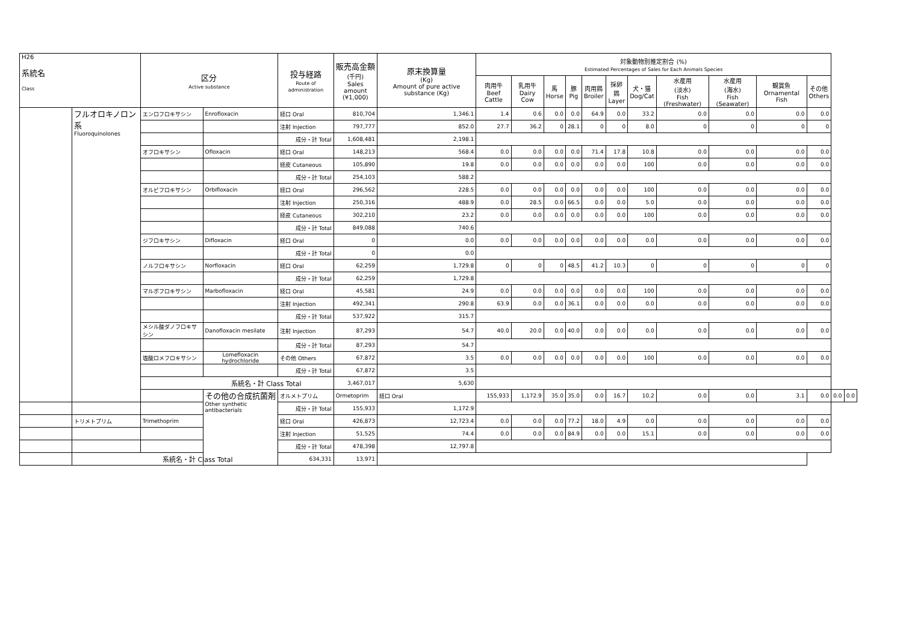| H26 系統名 Class | | 区分 Active substance | | 投与経路 Route of administration | 販売高金額 (千円) Sales amount (¥1,000) | 原末換算量 (Kg) Amount of pure active substance (Kg) | 対象動物別推定割合 (%) Estimated Percentages of Sales for Each Animals Species | | | | | | | | | | | | |
| --- | --- | --- | --- | --- | --- | --- | --- | --- | --- | --- | --- | --- | --- | --- | --- | --- | --- | --- | --- |
| | | | | | | | 肉用牛 Beef Cattle | 乳用牛 Dairy Cow | 馬 Horse | 豚 Pig | 肉用鶏 Broiler | 採卵鶏 Layer | 犬・猫 Dog/Cat | 水産用 (淡水) Fish (Freshwater) | 水産用 (海水) Fish (Seawater) | 観賞魚 Ornamental Fish | その他 Others | | |
| | フルオロキノロン系 Fluoroquinolones | エンロフロキサシン | Enrofloxacin | 経口 Oral | 810,704 | 1,346.1 | 1.4 | 0.6 | 0.0 | 0.0 | 64.9 | 0.0 | 33.2 | 0.0 | 0.0 | 0.0 | 0.0 | | |
| | | | | 注射 Injection | 797,777 | 852.0 | 27.7 | 36.2 | 0 | 28.1 | 0 | 0 | 8.0 | 0 | 0 | 0 | 0 | | |
| | | | | 成分・計 Total | 1,608,481 | 2,198.1 | | | | | | | | | | | | | |
| | | オフロキサシン | Ofloxacin | 経口 Oral | 148,213 | 568.4 | 0.0 | 0.0 | 0.0 | 0.0 | 71.4 | 17.8 | 10.8 | 0.0 | 0.0 | 0.0 | 0.0 | | |
| | | | | 経皮 Cutaneous | 105,890 | 19.8 | 0.0 | 0.0 | 0.0 | 0.0 | 0.0 | 0.0 | 100 | 0.0 | 0.0 | 0.0 | 0.0 | | |
| | | | | 成分・計 Total | 254,103 | 588.2 | | | | | | | | | | | | | |
| | | オルビフロキサシン | Orbifloxacin | 経口 Oral | 296,562 | 228.5 | 0.0 | 0.0 | 0.0 | 0.0 | 0.0 | 0.0 | 100 | 0.0 | 0.0 | 0.0 | 0.0 | | |
| | | | | 注射 Injection | 250,316 | 488.9 | 0.0 | 28.5 | 0.0 | 66.5 | 0.0 | 0.0 | 5.0 | 0.0 | 0.0 | 0.0 | 0.0 | | |
| | | | | 経皮 Cutaneous | 302,210 | 23.2 | 0.0 | 0.0 | 0.0 | 0.0 | 0.0 | 0.0 | 100 | 0.0 | 0.0 | 0.0 | 0.0 | | |
| | | | | 成分・計 Total | 849,088 | 740.6 | | | | | | | | | | | | | |
| | | ジフロキサシン | Difloxacin | 経口 Oral | 0 | 0.0 | 0.0 | 0.0 | 0.0 | 0.0 | 0.0 | 0.0 | 0.0 | 0.0 | 0.0 | 0.0 | 0.0 | | |
| | | | | 成分・計 Total | 0 | 0.0 | | | | | | | | | | | | | |
| | | ノルフロキサシン | Norfloxacin | 経口 Oral | 62,259 | 1,729.8 | 0 | 0 | 0 | 48.5 | 41.2 | 10.3 | 0 | 0 | 0 | 0 | 0 | | |
| | | | | 成分・計 Total | 62,259 | 1,729.8 | | | | | | | | | | | | | |
| | | マルボフロキサシン | Marbofloxacin | 経口 Oral | 45,581 | 24.9 | 0.0 | 0.0 | 0.0 | 0.0 | 0.0 | 0.0 | 100 | 0.0 | 0.0 | 0.0 | 0.0 | | |
| | | | | 注射 Injection | 492,341 | 290.8 | 63.9 | 0.0 | 0.0 | 36.1 | 0.0 | 0.0 | 0.0 | 0.0 | 0.0 | 0.0 | 0.0 | | |
| | | | | 成分・計 Total | 537,922 | 315.7 | | | | | | | | | | | | | |
| | | メシル酸ダノフロキサシン | Danofloxacin mesilate | 注射 Injection | 87,293 | 54.7 | 40.0 | 20.0 | 0.0 | 40.0 | 0.0 | 0.0 | 0.0 | 0.0 | 0.0 | 0.0 | 0.0 | | |
| | | | | 成分・計 Total | 87,293 | 54.7 | | | | | | | | | | | | | |
| | | 塩酸ロメフロキサシン | Lomefloxacin hydrochloride | その他 Others | 67,872 | 3.5 | 0.0 | 0.0 | 0.0 | 0.0 | 0.0 | 0.0 | 100 | 0.0 | 0.0 | 0.0 | 0.0 | | |
| | | | | 成分・計 Total | 67,872 | 3.5 | | | | | | | | | | | | | |
| | | 系統名・計 Class Total | | | 3,467,017 | 5,630 | | | | | | | | | | | | | |
| | | | その他の合成抗菌剤 Other synthetic antibacterials | オルメトプリム | Ormetoprim | 経口 Oral | 155,933 | 1,172.9 | 35.0 | 35.0 | 0.0 | 16.7 | 10.2 | 0.0 | 0.0 | 3.1 | 0.0 | 0.0 | 0.0 |
| | | | | 成分・計 Total | 155,933 | 1,172.9 | | | | | | | | | | | | | |
| | トリメトプリム | Trimethoprim | | 経口 Oral | 426,873 | 12,723.4 | 0.0 | 0.0 | 0.0 | 77.2 | 18.0 | 4.9 | 0.0 | 0.0 | 0.0 | 0.0 | 0.0 | | |
| | | | | 注射 Injection | 51,525 | 74.4 | 0.0 | 0.0 | 0.0 | 84.9 | 0.0 | 0.0 | 15.1 | 0.0 | 0.0 | 0.0 | 0.0 | | |
| | | | | 成分・計 Total | 478,398 | 12,797.8 | | | | | | | | | | | | | |
| | 系統名・計 Class Total | | | 634,331 | 13,971 | | | | | | | | | | | | | | |